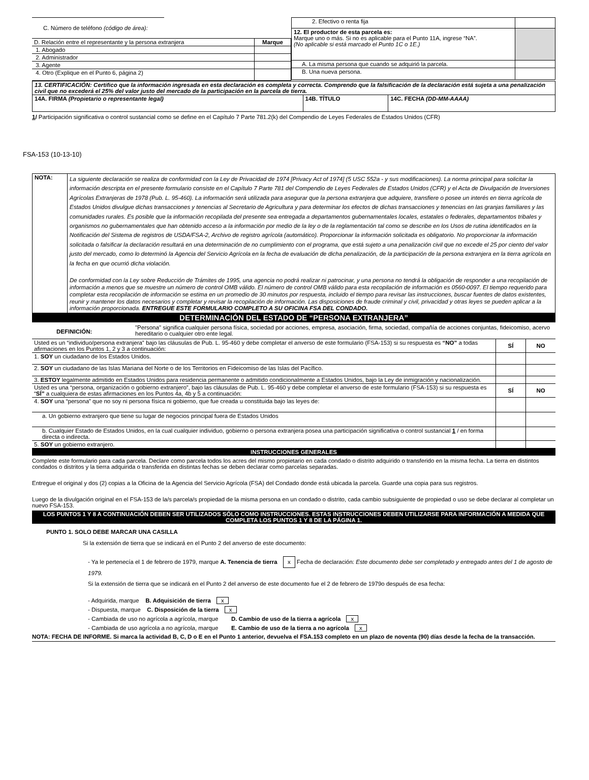C. Número de teléfono (código de área):
| D. Relación entre el representante y la persona extranjera | Marque |
| 1. Abogado | |
| 2. Administrador | |
| 3. Agente | |
| 4. Otro (Explique en el Punto 6, página 2) | |
| 2. Efectivo o renta fija | |
| 12. El productor de esta parcela es: Marque uno o más. Si no es aplicable para el Punto 11A, ingrese “NA”. (No aplicable si está marcado el Punto 1C o 1E.) | |
| A. La misma persona que cuando se adquirió la parcela. | |
| B. Una nueva persona. | |
| 13. CERTIFICACIÓN: Certifico que la información ingresada en esta declaración es completa y correcta. Comprendo que la falsificación de la declaración está sujeta a una penalización civil que no excederá el 25% del valor justo del mercado de la participación en la parcela de tierra. | | |
| 14A. FIRMA (Propietario o representante legal) | 14B. TÍTULO | 14C. FECHA (DD-MM-AAAA) |
1/ Participación significativa o control sustancial como se define en el Capítulo 7 Parte 781.2(k) del Compendio de Leyes Federales de Estados Unidos (CFR)
FSA-153 (10-13-10)
| NOTA: | La siguiente declaración se realiza de conformidad con la Ley de Privacidad de 1974 [Privacy Act of 1974] (5 USC 552a - y sus modificaciones). La norma principal para solicitar la información descripta en el presente formulario consiste en el Capítulo 7 Parte 781 del Compendio de Leyes Federales de Estados Unidos (CFR) y el Acta de Divulgación de Inversiones Agrícolas Extranjeras de 1978 (Pub. L. 95-460). La información será utilizada para asegurar que la persona extranjera que adquiere, transfiere o posee un interés en tierra agrícola de Estados Unidos divulgue dichas transacciones y tenencias al Secretario de Agricultura y para determinar los efectos de dichas transacciones y tenencias en las granjas familiares y las comunidades rurales. Es posible que la información recopilada del presente sea entregada a departamentos gubernamentales locales, estatales o federales, departamentos tribales y organismos no gubernamentales que han obtenido acceso a la información por medio de la ley o de la reglamentación tal como se describe en los Usos de rutina identificados en la Notificación del Sistema de registros de USDA/FSA-2, Archivo de registro agrícola (automático). Proporcionar la información solicitada es obligatorio. No proporcionar la información solicitada o falsificar la declaración resultará en una determinación de no cumplimiento con el programa, que está sujeto a una penalización civil que no excede el 25 por ciento del valor justo del mercado, como lo determinó la Agencia del Servicio Agrícola en la fecha de evaluación de dicha penalización, de la participación de la persona extranjera en la tierra agrícola en la fecha en que ocurrió dicha violación. De conformidad con la Ley sobre Reducción de Trámites de 1995, una agencia no podrá realizar ni patrocinar, y una persona no tendrá la obligación de responder a una recopilación de información a menos que se muestre un número de control OMB válido. El número de control OMB válido para esta recopilación de información es 0560-0097. El tiempo requerido para completar esta recopilación de información se estima en un promedio de 30 minutos por respuesta, incluido el tiempo para revisar las instrucciones, buscar fuentes de datos existentes, reunir y mantener los datos necesarios y completar y revisar la recopilación de información. Las disposiciones de fraude criminal y civil, privacidad y otras leyes se pueden aplicar a la información proporcionada. ENTREGUE ESTE FORMULARIO COMPLETO A SU OFICINA FSA DEL CONDADO. |
DETERMINACIÓN DEL ESTADO DE “PERSONA EXTRANJERA”
DEFINICIÓN: "Persona" significa cualquier persona física, sociedad por acciones, empresa, asociación, firma, sociedad, compañía de acciones conjuntas, fideicomiso, acervo hereditario o cualquier otro ente legal.
| Usted es un “individuo/persona extranjera” bajo las cláusulas de Pub. L. 95-460 y debe completar el anverso de este formulario (FSA-153) si su respuesta es “NO” a todas afirmaciones en los Puntos 1, 2 y 3 a continuación: | SÍ | NO |
| 1. SOY un ciudadano de los Estados Unidos. | | |
| 2. SOY un ciudadano de las Islas Mariana del Norte o de los Territorios en Fideicomiso de las Islas del Pacífico. | | |
| 3. ESTOY legalmente admitido en Estados Unidos para residencia permanente o admitido condicionalmente a Estados Unidos, bajo la Ley de inmigración y nacionalización. | | |
| Usted es una “persona, organización o gobierno extranjero”, bajo las cláusulas de Pub. L. 95-460 y debe completar el anverso de este formulario (FSA-153) si su respuesta es “ SÍ” a cualquiera de estas afirmaciones en los Puntos 4a, 4b y 5 a continuación: | SÍ | NO |
| 4. SOY una “persona” que no soy ni persona física ni gobierno, que fue creada u constituida bajo las leyes de: | | |
| a. Un gobierno extranjero que tiene su lugar de negocios principal fuera de Estados Unidos | | |
| b. Cualquier Estado de Estados Unidos, en la cual cualquier individuo, gobierno o persona extranjera posea una participación significativa o control sustancial 1 / en forma directa o indirecta. | | |
| 5. SOY un gobierno extranjero. | | |
INSTRUCCIONES GENERALES
Complete este formulario para cada parcela. Declare como parcela todos los acres del mismo propietario en cada condado o distrito adquirido o transferido en la misma fecha. La tierra en distintos condados o distritos y la tierra adquirida o transferida en distintas fechas se deben declarar como parcelas separadas.
Entregue el original y dos (2) copias a la Oficina de la Agencia del Servicio Agrícola (FSA) del Condado donde está ubicada la parcela. Guarde una copia para sus registros.
Luego de la divulgación original en el FSA-153 de la/s parcela/s propiedad de la misma persona en un condado o distrito, cada cambio subsiguiente de propiedad o uso se debe declarar al completar un nuevo FSA-153.
LOS PUNTOS 1 Y 8 A CONTINUACIÓN DEBEN SER UTILIZADOS SÓLO COMO INSTRUCCIONES. ESTAS INSTRUCCIONES DEBEN UTILIZARSE PARA INFORMACIÓN A MEDIDA QUE COMPLETA LOS PUNTOS 1 Y 8 DE LA PÁGINA 1.
PUNTO 1. SOLO DEBE MARCAR UNA CASILLA
Si la extensión de tierra que se indicará en el Punto 2 del anverso de este documento:
- Ya le pertenecía el 1 de febrero de 1979, marque A. Tenencia de tierra x Fecha de declaración: Este documento debe ser completado y entregado antes del 1 de agosto de 1979.
Si la extensión de tierra que se indicará en el Punto 2 del anverso de este documento fue el 2 de febrero de 1979o después de esa fecha:
- Adquirida, marque B. Adquisición de tierra x
- Dispuesta, marque C. Disposición de la tierra x
- Cambiada de uso no agrícola a agrícola, marque D. Cambio de uso de la tierra a agrícola x
- Cambiada de uso agrícola a no agrícola, marque E. Cambio de uso de la tierra a no agrícola x
NOTA: FECHA DE INFORME. Si marca la actividad B, C, D o E en el Punto 1 anterior, devuelva el FSA.153 completo en un plazo de noventa (90) días desde la fecha de la transacción.